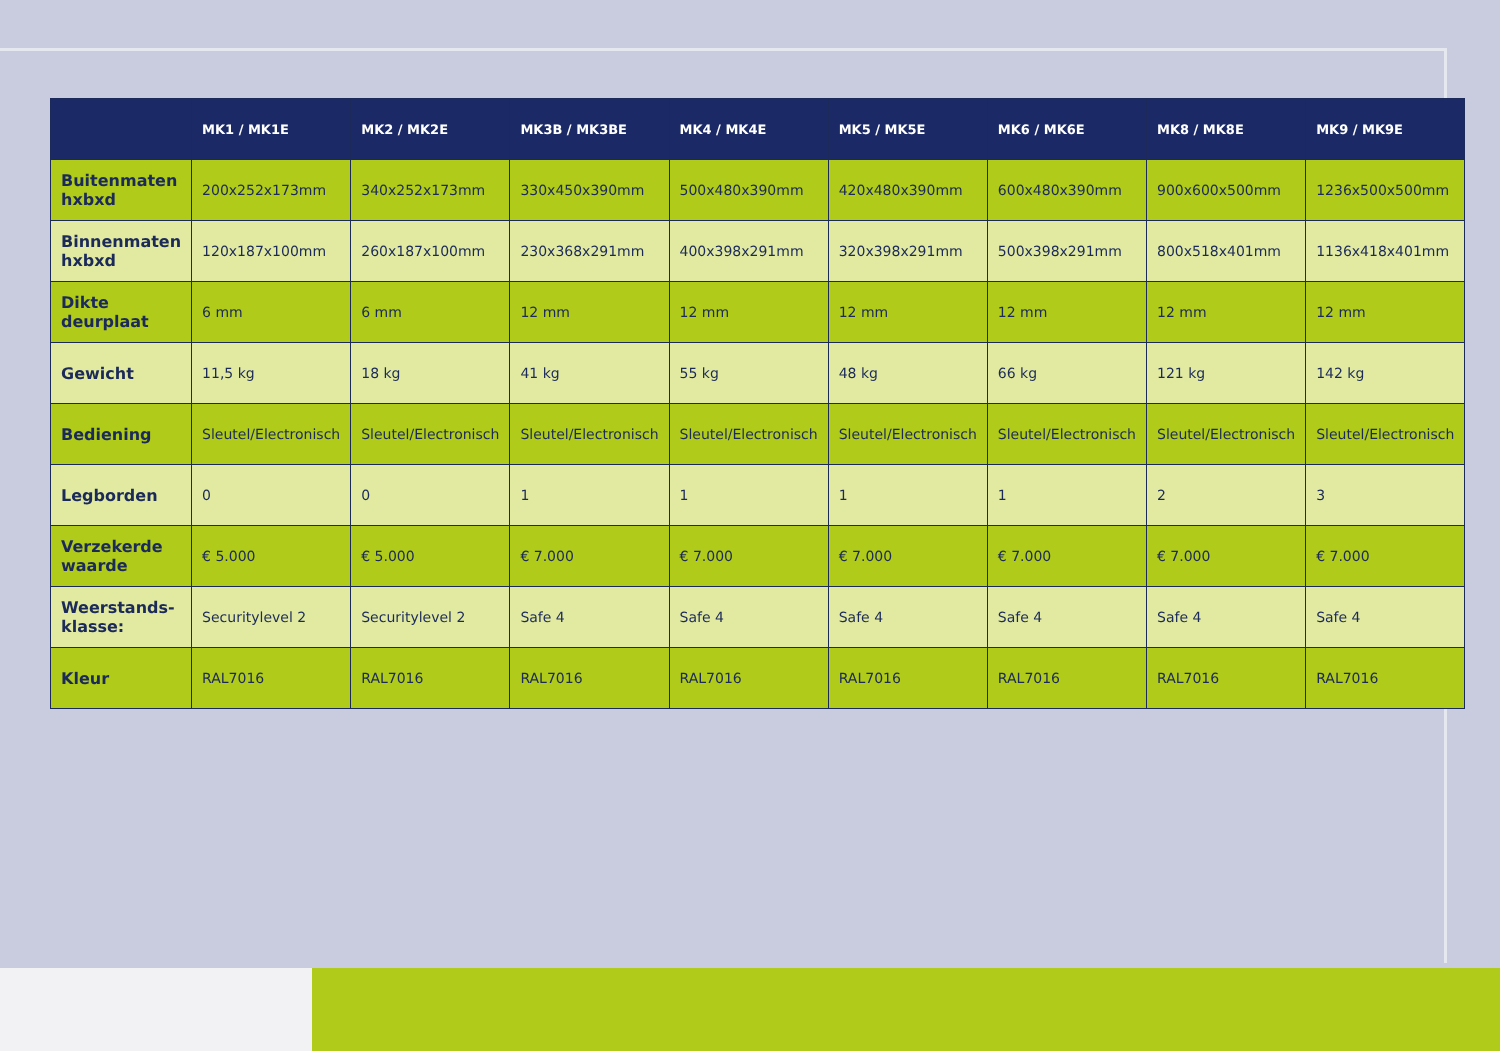| | MK1 / MK1E | MK2 / MK2E | MK3B / MK3BE | MK4 / MK4E | MK5 / MK5E | MK6 / MK6E | MK8 / MK8E | MK9 / MK9E |
| --- | --- | --- | --- | --- | --- | --- | --- | --- |
| Buitenmaten hxbxd | 200x252x173mm | 340x252x173mm | 330x450x390mm | 500x480x390mm | 420x480x390mm | 600x480x390mm | 900x600x500mm | 1236x500x500mm |
| Binnenmaten hxbxd | 120x187x100mm | 260x187x100mm | 230x368x291mm | 400x398x291mm | 320x398x291mm | 500x398x291mm | 800x518x401mm | 1136x418x401mm |
| Dikte deurplaat | 6 mm | 6 mm | 12 mm | 12 mm | 12 mm | 12 mm | 12 mm | 12 mm |
| Gewicht | 11,5 kg | 18 kg | 41 kg | 55 kg | 48 kg | 66 kg | 121 kg | 142 kg |
| Bediening | Sleutel/Electronisch | Sleutel/Electronisch | Sleutel/Electronisch | Sleutel/Electronisch | Sleutel/Electronisch | Sleutel/Electronisch | Sleutel/Electronisch | Sleutel/Electronisch |
| Legborden | 0 | 0 | 1 | 1 | 1 | 1 | 2 | 3 |
| Verzekerde waarde | € 5.000 | € 5.000 | € 7.000 | € 7.000 | € 7.000 | € 7.000 | € 7.000 | € 7.000 |
| Weerstands-klasse: | Securitylevel 2 | Securitylevel 2 | Safe 4 | Safe 4 | Safe 4 | Safe 4 | Safe 4 | Safe 4 |
| Kleur | RAL7016 | RAL7016 | RAL7016 | RAL7016 | RAL7016 | RAL7016 | RAL7016 | RAL7016 |